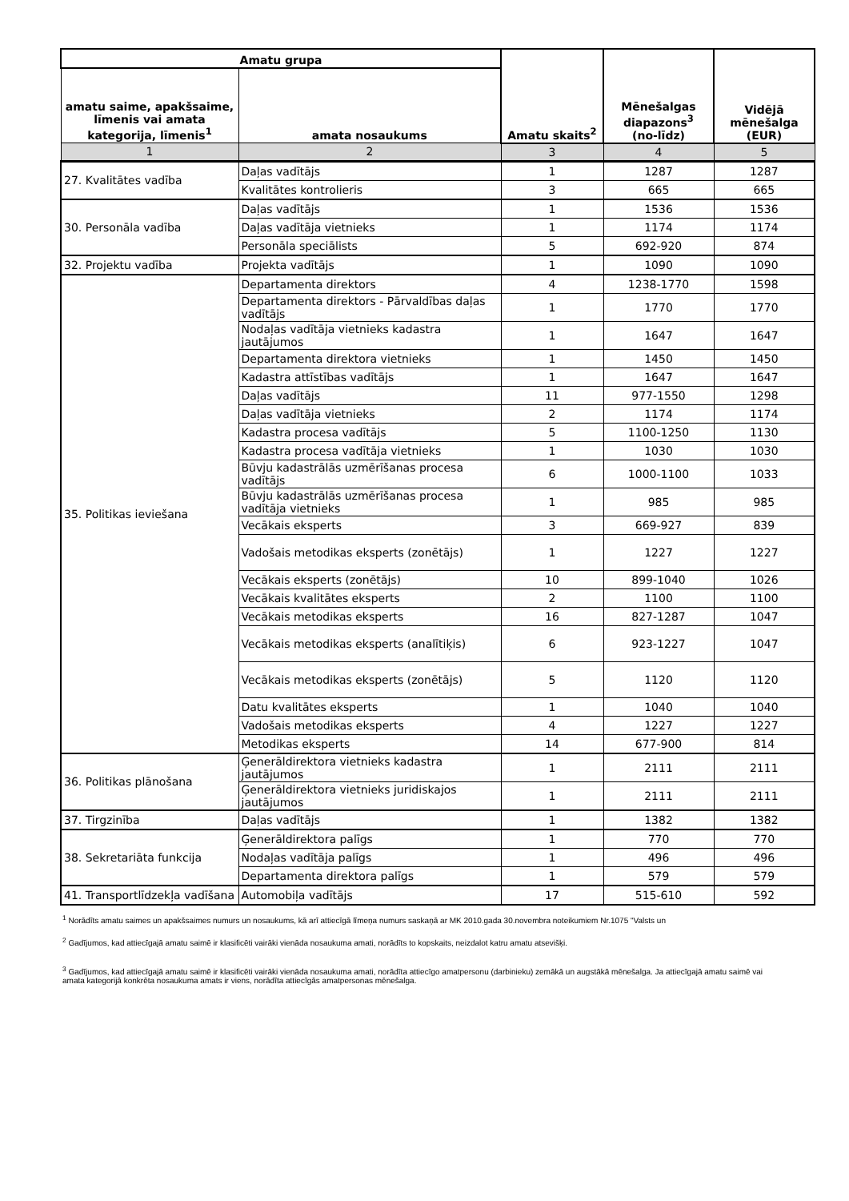| Amatu grupa | | Amatu skaits<sup>2</sup> | Mēnešalgas diapazons<sup>3</sup> (no-līdz) | Vidējā mēnešalga (EUR) |
| --- | --- | --- | --- | --- |
| amatu saime, apakšsaime, līmenis vai amata kategorija, līmenis<sup>1</sup> | amata nosaukums | | | |
| 1 | 2 | 3 | 4 | 5 |
| 27. Kvalitātes vadība | Daļas vadītājs | 1 | 1287 | 1287 |
| | Kvalitātes kontrolieris | 3 | 665 | 665 |
| 30. Personāla vadība | Daļas vadītājs | 1 | 1536 | 1536 |
| | Daļas vadītāja vietnieks | 1 | 1174 | 1174 |
| | Personāla speciālists | 5 | 692-920 | 874 |
| 32. Projektu vadība | Projekta vadītājs | 1 | 1090 | 1090 |
| 35. Politikas ieviešana | Departamenta direktors | 4 | 1238-1770 | 1598 |
| | Departamenta direktors - Pārvaldības daļas vadītājs | 1 | 1770 | 1770 |
| | Nodaļas vadītāja vietnieks kadastra jautājumos | 1 | 1647 | 1647 |
| | Departamenta direktora vietnieks | 1 | 1450 | 1450 |
| | Kadastra attīstības vadītājs | 1 | 1647 | 1647 |
| | Daļas vadītājs | 11 | 977-1550 | 1298 |
| | Daļas vadītāja vietnieks | 2 | 1174 | 1174 |
| | Kadastra procesa vadītājs | 5 | 1100-1250 | 1130 |
| | Kadastra procesa vadītāja vietnieks | 1 | 1030 | 1030 |
| | Būvju kadastrālās uzmērīšanas procesa vadītājs | 6 | 1000-1100 | 1033 |
| | Būvju kadastrālās uzmērīšanas procesa vadītāja vietnieks | 1 | 985 | 985 |
| | Vecākais eksperts | 3 | 669-927 | 839 |
| | Vadošais metodikas eksperts (zonētājs) | 1 | 1227 | 1227 |
| | Vecākais eksperts (zonētājs) | 10 | 899-1040 | 1026 |
| | Vecākais kvalitātes eksperts | 2 | 1100 | 1100 |
| | Vecākais metodikas eksperts | 16 | 827-1287 | 1047 |
| | Vecākais metodikas eksperts (analītiķis) | 6 | 923-1227 | 1047 |
| | Vecākais metodikas eksperts (zonētājs) | 5 | 1120 | 1120 |
| | Datu kvalitātes eksperts | 1 | 1040 | 1040 |
| | Vadošais metodikas eksperts | 4 | 1227 | 1227 |
| | Metodikas eksperts | 14 | 677-900 | 814 |
| 36. Politikas plānošana | Ģenerāldirektora vietnieks kadastra jautājumos | 1 | 2111 | 2111 |
| | Ģenerāldirektora vietnieks juridiskajos jautājumos | 1 | 2111 | 2111 |
| 37. Tirgzinība | Daļas vadītājs | 1 | 1382 | 1382 |
| 38. Sekretariāta funkcija | Ģenerāldirektora palīgs | 1 | 770 | 770 |
| | Nodaļas vadītāja palīgs | 1 | 496 | 496 |
| | Departamenta direktora palīgs | 1 | 579 | 579 |
| 41. Transportlīdzekļa vadīšana | Automobiļa vadītājs | 17 | 515-610 | 592 |
<sup>1</sup> Norādīts amatu saimes un apakšsaimes numurs un nosaukums, kā arī attiecīgā līmeņa numurs saskaņā ar MK 2010.gada 30.novembra noteikumiem Nr.1075 "Valsts un
<sup>2</sup> Gadījumos, kad attiecīgajā amatu saimē ir klasificēti vairāki vienāda nosaukuma amati, norādīts to kopskaits, neizdalot katru amatu atsevišķi.
<sup>3</sup> Gadījumos, kad attiecīgajā amatu saimē ir klasificēti vairāki vienāda nosaukuma amati, norādīta attiecīgo amatpersonu (darbinieku) zemākā un augstākā mēnešalga. Ja attiecīgajā amatu saimē vai amata kategorijā konkrēta nosaukuma amats ir viens, norādīta attiecīgās amatpersonas mēnešalga.